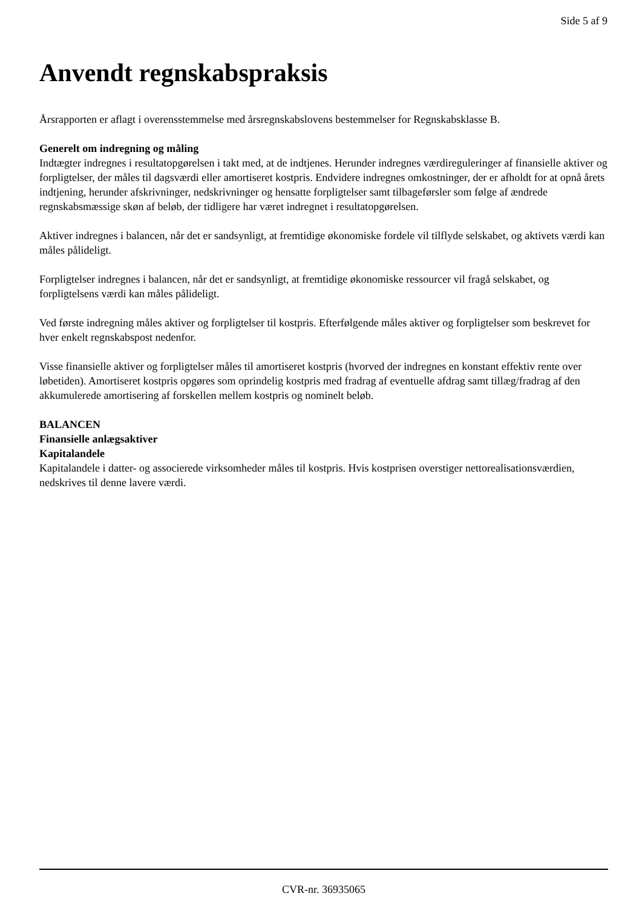Side 5 af 9
Anvendt regnskabspraksis
Årsrapporten er aflagt i overensstemmelse med årsregnskabslovens bestemmelser for Regnskabsklasse B.
Generelt om indregning og måling
Indtægter indregnes i resultatopgørelsen i takt med, at de indtjenes. Herunder indregnes værdireguleringer af finansielle aktiver og forpligtelser, der måles til dagsværdi eller amortiseret kostpris. Endvidere indregnes omkostninger, der er afholdt for at opnå årets indtjening, herunder afskrivninger, nedskrivninger og hensatte forpligtelser samt tilbageførsler som følge af ændrede regnskabsmæssige skøn af beløb, der tidligere har været indregnet i resultatopgørelsen.
Aktiver indregnes i balancen, når det er sandsynligt, at fremtidige økonomiske fordele vil tilflyde selskabet, og aktivets værdi kan måles pålideligt.
Forpligtelser indregnes i balancen, når det er sandsynligt, at fremtidige økonomiske ressourcer vil fragå selskabet, og forpligtelsens værdi kan måles pålideligt.
Ved første indregning måles aktiver og forpligtelser til kostpris. Efterfølgende måles aktiver og forpligtelser som beskrevet for hver enkelt regnskabspost nedenfor.
Visse finansielle aktiver og forpligtelser måles til amortiseret kostpris (hvorved der indregnes en konstant effektiv rente over løbetiden). Amortiseret kostpris opgøres som oprindelig kostpris med fradrag af eventuelle afdrag samt tillæg/fradrag af den akkumulerede amortisering af forskellen mellem kostpris og nominelt beløb.
BALANCEN
Finansielle anlægsaktiver
Kapitalandele
Kapitalandele i datter- og associerede virksomheder måles til kostpris. Hvis kostprisen overstiger nettorealisationsværdien, nedskrives til denne lavere værdi.
CVR-nr. 36935065